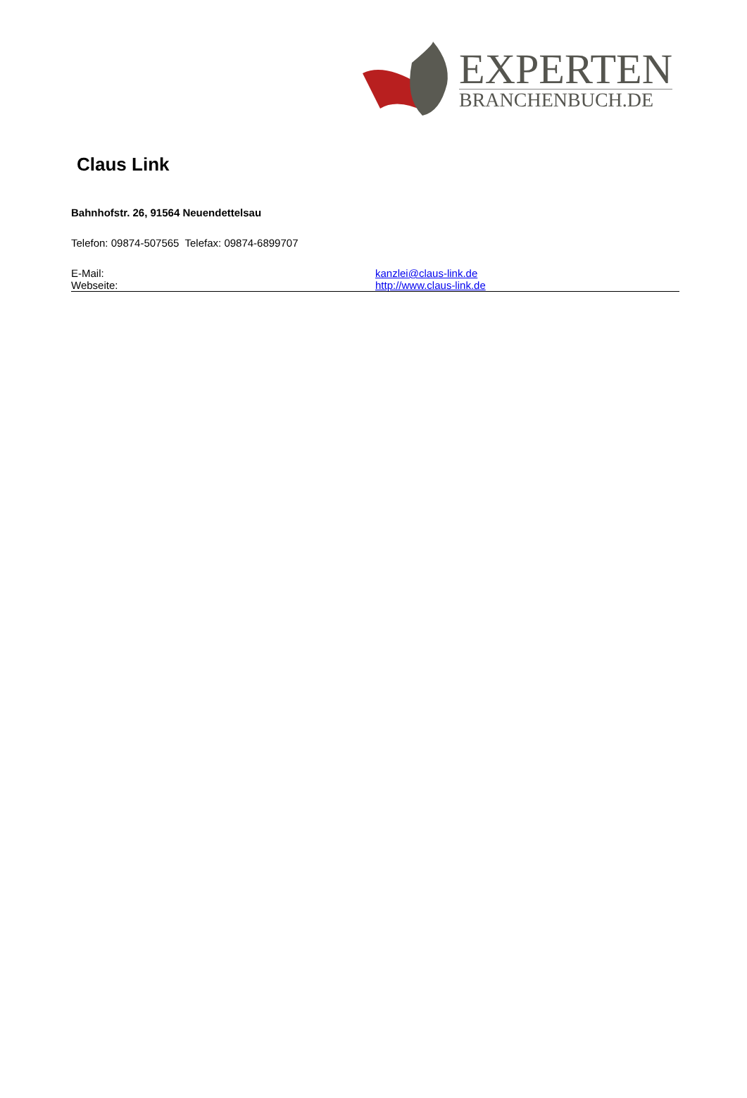EXPERTEN
BRANCHENBUCH.DE
Claus Link
Bahnhofstr. 26, 91564 Neuendettelsau
Telefon: 09874-507565 Telefax: 09874-6899707
E-Mail: kanzlei@claus-link.de
Webseite: http://www.claus-link.de